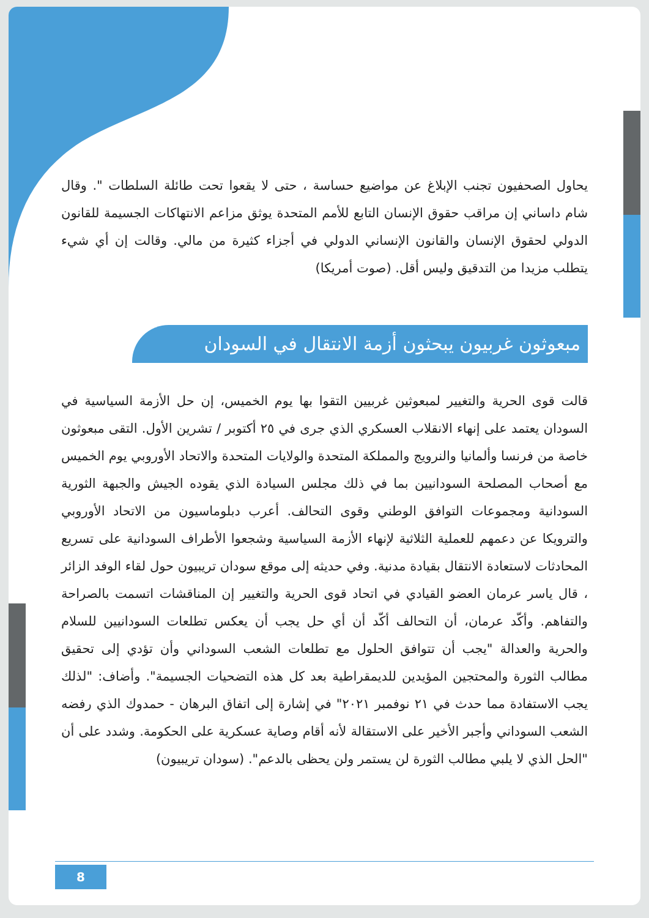يحاول الصحفيون تجنب الإبلاغ عن مواضيع حساسة ، حتى لا يقعوا تحت طائلة السلطات ". وقال شام داساني إن مراقب حقوق الإنسان التابع للأمم المتحدة يوثق مزاعم الانتهاكات الجسيمة للقانون الدولي لحقوق الإنسان والقانون الإنساني الدولي في أجزاء كثيرة من مالي. وقالت إن أي شيء يتطلب مزيدا من التدقيق وليس أقل. (صوت أمريكا)
مبعوثون غربيون يبحثون أزمة الانتقال في السودان
قالت قوى الحرية والتغيير لمبعوثين غربيين التقوا بها يوم الخميس، إن حل الأزمة السياسية في السودان يعتمد على إنهاء الانقلاب العسكري الذي جرى في ٢٥ أكتوبر / تشرين الأول. التقى مبعوثون خاصة من فرنسا وألمانيا والنرويج والمملكة المتحدة والولايات المتحدة والاتحاد الأوروبي يوم الخميس مع أصحاب المصلحة السودانيين بما في ذلك مجلس السيادة الذي يقوده الجيش والجبهة الثورية السودانية ومجموعات التوافق الوطني وقوى التحالف. أعرب دبلوماسيون من الاتحاد الأوروبي والترويكا عن دعمهم للعملية الثلاثية لإنهاء الأزمة السياسية وشجعوا الأطراف السودانية على تسريع المحادثات لاستعادة الانتقال بقيادة مدنية. وفي حديثه إلى موقع سودان تريبيون حول لقاء الوفد الزائر ، قال ياسر عرمان العضو القيادي في اتحاد قوى الحرية والتغيير إن المناقشات اتسمت بالصراحة والتفاهم. وأكّد عرمان، أن التحالف أكّد أن أي حل يجب أن يعكس تطلعات السودانيين للسلام والحرية والعدالة "يجب أن تتوافق الحلول مع تطلعات الشعب السوداني وأن تؤدي إلى تحقيق مطالب الثورة والمحتجين المؤيدين للديمقراطية بعد كل هذه التضحيات الجسيمة". وأضاف: "لذلك يجب الاستفادة مما حدث في ٢١ نوفمبر ٢٠٢١" في إشارة إلى اتفاق البرهان - حمدوك الذي رفضه الشعب السوداني وأجبر الأخير على الاستقالة لأنه أقام وصاية عسكرية على الحكومة. وشدد على أن "الحل الذي لا يلبي مطالب الثورة لن يستمر ولن يحظى بالدعم". (سودان تريبيون)
8